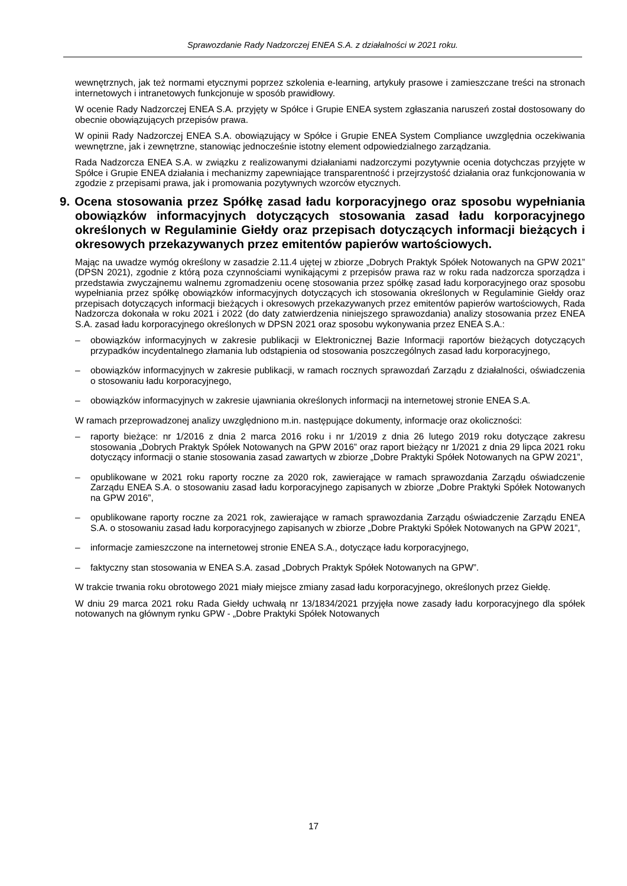Sprawozdanie Rady Nadzorczej ENEA S.A. z działalności w 2021 roku.
wewnętrznych, jak też normami etycznymi poprzez szkolenia e-learning, artykuły prasowe i zamieszczane treści na stronach internetowych i intranetowych funkcjonuje w sposób prawidłowy.
W ocenie Rady Nadzorczej ENEA S.A. przyjęty w Spółce i Grupie ENEA system zgłaszania naruszeń został dostosowany do obecnie obowiązujących przepisów prawa.
W opinii Rady Nadzorczej ENEA S.A. obowiązujący w Spółce i Grupie ENEA System Compliance uwzględnia oczekiwania wewnętrzne, jak i zewnętrzne, stanowiąc jednocześnie istotny element odpowiedzialnego zarządzania.
Rada Nadzorcza ENEA S.A. w związku z realizowanymi działaniami nadzorczymi pozytywnie ocenia dotychczas przyjęte w Spółce i Grupie ENEA działania i mechanizmy zapewniające transparentność i przejrzystość działania oraz funkcjonowania w zgodzie z przepisami prawa, jak i promowania pozytywnych wzorców etycznych.
9. Ocena stosowania przez Spółkę zasad ładu korporacyjnego oraz sposobu wypełniania obowiązków informacyjnych dotyczących stosowania zasad ładu korporacyjnego określonych w Regulaminie Giełdy oraz przepisach dotyczących informacji bieżących i okresowych przekazywanych przez emitentów papierów wartościowych.
Mając na uwadze wymóg określony w zasadzie 2.11.4 ujętej w zbiorze „Dobrych Praktyk Spółek Notowanych na GPW 2021” (DPSN 2021), zgodnie z którą poza czynnościami wynikającymi z przepisów prawa raz w roku rada nadzorcza sporządza i przedstawia zwyczajnemu walnemu zgromadzeniu ocenę stosowania przez spółkę zasad ładu korporacyjnego oraz sposobu wypełniania przez spółkę obowiązków informacyjnych dotyczących ich stosowania określonych w Regulaminie Giełdy oraz przepisach dotyczących informacji bieżących i okresowych przekazywanych przez emitentów papierów wartościowych, Rada Nadzorcza dokonała w roku 2021 i 2022 (do daty zatwierdzenia niniejszego sprawozdania) analizy stosowania przez ENEA S.A. zasad ładu korporacyjnego określonych w DPSN 2021 oraz sposobu wykonywania przez ENEA S.A.:
– obowiązków informacyjnych w zakresie publikacji w Elektronicznej Bazie Informacji raportów bieżących dotyczących przypadków incydentalnego złamania lub odstąpienia od stosowania poszczególnych zasad ładu korporacyjnego,
– obowiązków informacyjnych w zakresie publikacji, w ramach rocznych sprawozdań Zarządu z działalności, oświadczenia o stosowaniu ładu korporacyjnego,
– obowiązków informacyjnych w zakresie ujawniania określonych informacji na internetowej stronie ENEA S.A.
W ramach przeprowadzonej analizy uwzględniono m.in. następujące dokumenty, informacje oraz okoliczności:
– raporty bieżące: nr 1/2016 z dnia 2 marca 2016 roku i nr 1/2019 z dnia 26 lutego 2019 roku dotyczące zakresu stosowania „Dobrych Praktyk Spółek Notowanych na GPW 2016” oraz raport bieżący nr 1/2021 z dnia 29 lipca 2021 roku dotyczący informacji o stanie stosowania zasad zawartych w zbiorze „Dobre Praktyki Spółek Notowanych na GPW 2021”,
– opublikowane w 2021 roku raporty roczne za 2020 rok, zawierające w ramach sprawozdania Zarządu oświadczenie Zarządu ENEA S.A. o stosowaniu zasad ładu korporacyjnego zapisanych w zbiorze „Dobre Praktyki Spółek Notowanych na GPW 2016”,
– opublikowane raporty roczne za 2021 rok, zawierające w ramach sprawozdania Zarządu oświadczenie Zarządu ENEA S.A. o stosowaniu zasad ładu korporacyjnego zapisanych w zbiorze „Dobre Praktyki Spółek Notowanych na GPW 2021”,
– informacje zamieszczone na internetowej stronie ENEA S.A., dotyczące ładu korporacyjnego,
– faktyczny stan stosowania w ENEA S.A. zasad „Dobrych Praktyk Spółek Notowanych na GPW”.
W trakcie trwania roku obrotowego 2021 miały miejsce zmiany zasad ładu korporacyjnego, określonych przez Giełdę.
W dniu 29 marca 2021 roku Rada Giełdy uchwałą nr 13/1834/2021 przyjęła nowe zasady ładu korporacyjnego dla spółek notowanych na głównym rynku GPW - „Dobre Praktyki Spółek Notowanych
17